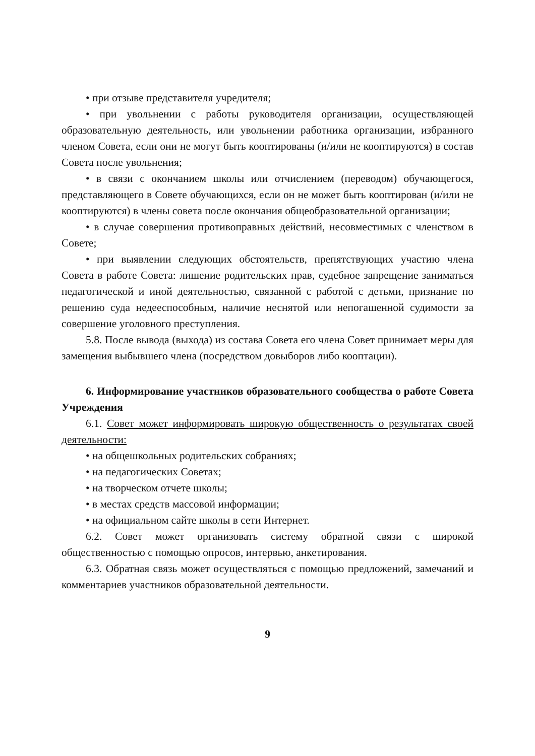• при отзыве представителя учредителя;
• при увольнении с работы руководителя организации, осуществляющей образовательную деятельность, или увольнении работника организации, избранного членом Совета, если они не могут быть кооптированы (и/или не кооптируются) в состав Совета после увольнения;
• в связи с окончанием школы или отчислением (переводом) обучающегося, представляющего в Совете обучающихся, если он не может быть кооптирован (и/или не кооптируются) в члены совета после окончания общеобразовательной организации;
• в случае совершения противоправных действий, несовместимых с членством в Совете;
• при выявлении следующих обстоятельств, препятствующих участию члена Совета в работе Совета: лишение родительских прав, судебное запрещение заниматься педагогической и иной деятельностью, связанной с работой с детьми, признание по решению суда недееспособным, наличие неснятой или непогашенной судимости за совершение уголовного преступления.
5.8. После вывода (выхода) из состава Совета его члена Совет принимает меры для замещения выбывшего члена (посредством довыборов либо кооптации).
6. Информирование участников образовательного сообщества о работе Совета Учреждения
6.1. Совет может информировать широкую общественность о результатах своей деятельности:
• на общешкольных родительских собраниях;
• на педагогических Советах;
• на творческом отчете школы;
• в местах средств массовой информации;
• на официальном сайте школы в сети Интернет.
6.2. Совет может организовать систему обратной связи с широкой общественностью с помощью опросов, интервью, анкетирования.
6.3. Обратная связь может осуществляться с помощью предложений, замечаний и комментариев участников образовательной деятельности.
9